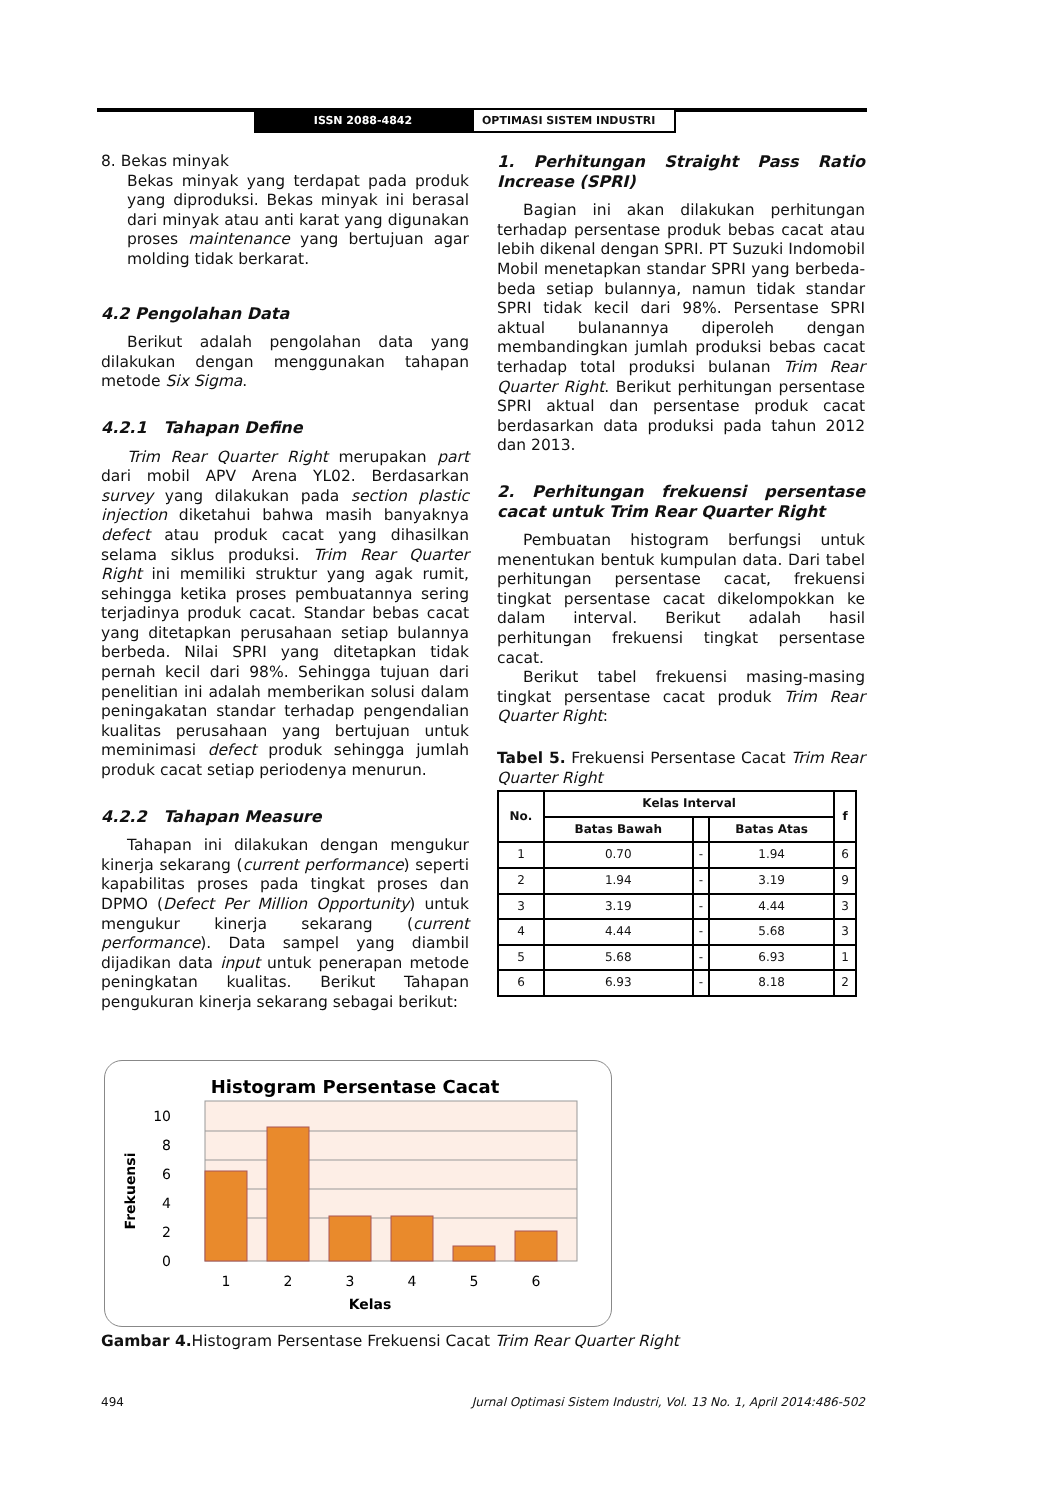ISSN 2088-4842 OPTIMASI SISTEM INDUSTRI
8. Bekas minyak
Bekas minyak yang terdapat pada produk yang diproduksi. Bekas minyak ini berasal dari minyak atau anti karat yang digunakan proses maintenance yang bertujuan agar molding tidak berkarat.
4.2 Pengolahan Data
Berikut adalah pengolahan data yang dilakukan dengan menggunakan tahapan metode Six Sigma.
4.2.1 Tahapan Define
Trim Rear Quarter Right merupakan part dari mobil APV Arena YL02. Berdasarkan survey yang dilakukan pada section plastic injection diketahui bahwa masih banyaknya defect atau produk cacat yang dihasilkan selama siklus produksi. Trim Rear Quarter Right ini memiliki struktur yang agak rumit, sehingga ketika proses pembuatannya sering terjadinya produk cacat. Standar bebas cacat yang ditetapkan perusahaan setiap bulannya berbeda. Nilai SPRI yang ditetapkan tidak pernah kecil dari 98%. Sehingga tujuan dari penelitian ini adalah memberikan solusi dalam peningakatan standar terhadap pengendalian kualitas perusahaan yang bertujuan untuk meminimasi defect produk sehingga jumlah produk cacat setiap periodenya menurun.
4.2.2 Tahapan Measure
Tahapan ini dilakukan dengan mengukur kinerja sekarang (current performance) seperti kapabilitas proses pada tingkat proses dan DPMO (Defect Per Million Opportunity) untuk mengukur kinerja sekarang (current performance). Data sampel yang diambil dijadikan data input untuk penerapan metode peningkatan kualitas. Berikut Tahapan pengukuran kinerja sekarang sebagai berikut:
1. Perhitungan Straight Pass Ratio Increase (SPRI)
Bagian ini akan dilakukan perhitungan terhadap persentase produk bebas cacat atau lebih dikenal dengan SPRI. PT Suzuki Indomobil Mobil menetapkan standar SPRI yang berbeda-beda setiap bulannya, namun tidak standar SPRI tidak kecil dari 98%. Persentase SPRI aktual bulanannya diperoleh dengan membandingkan jumlah produksi bebas cacat terhadap total produksi bulanan Trim Rear Quarter Right. Berikut perhitungan persentase SPRI aktual dan persentase produk cacat berdasarkan data produksi pada tahun 2012 dan 2013.
2. Perhitungan frekuensi persentase cacat untuk Trim Rear Quarter Right
Pembuatan histogram berfungsi untuk menentukan bentuk kumpulan data. Dari tabel perhitungan persentase cacat, frekuensi tingkat persentase cacat dikelompokkan ke dalam interval. Berikut adalah hasil perhitungan frekuensi tingkat persentase cacat.
Berikut tabel frekuensi masing-masing tingkat persentase cacat produk Trim Rear Quarter Right:
Tabel 5. Frekuensi Persentase Cacat Trim Rear Quarter Right
| No. | Kelas Interval | | | f |
| --- | --- | --- | --- | --- |
| | Batas Bawah | | Batas Atas | |
| 1 | 0.70 | - | 1.94 | 6 |
| 2 | 1.94 | - | 3.19 | 9 |
| 3 | 3.19 | - | 4.44 | 3 |
| 4 | 4.44 | - | 5.68 | 3 |
| 5 | 5.68 | - | 6.93 | 1 |
| 6 | 6.93 | - | 8.18 | 2 |
Histogram Persentase Cacat
0
2
4
6
8
10
Frekuensi
1
2
3
4
5
6
Kelas
Gambar 4. Histogram Persentase Frekuensi Cacat Trim Rear Quarter Right
494 Jurnal Optimasi Sistem Industri, Vol. 13 No. 1, April 2014:486-502